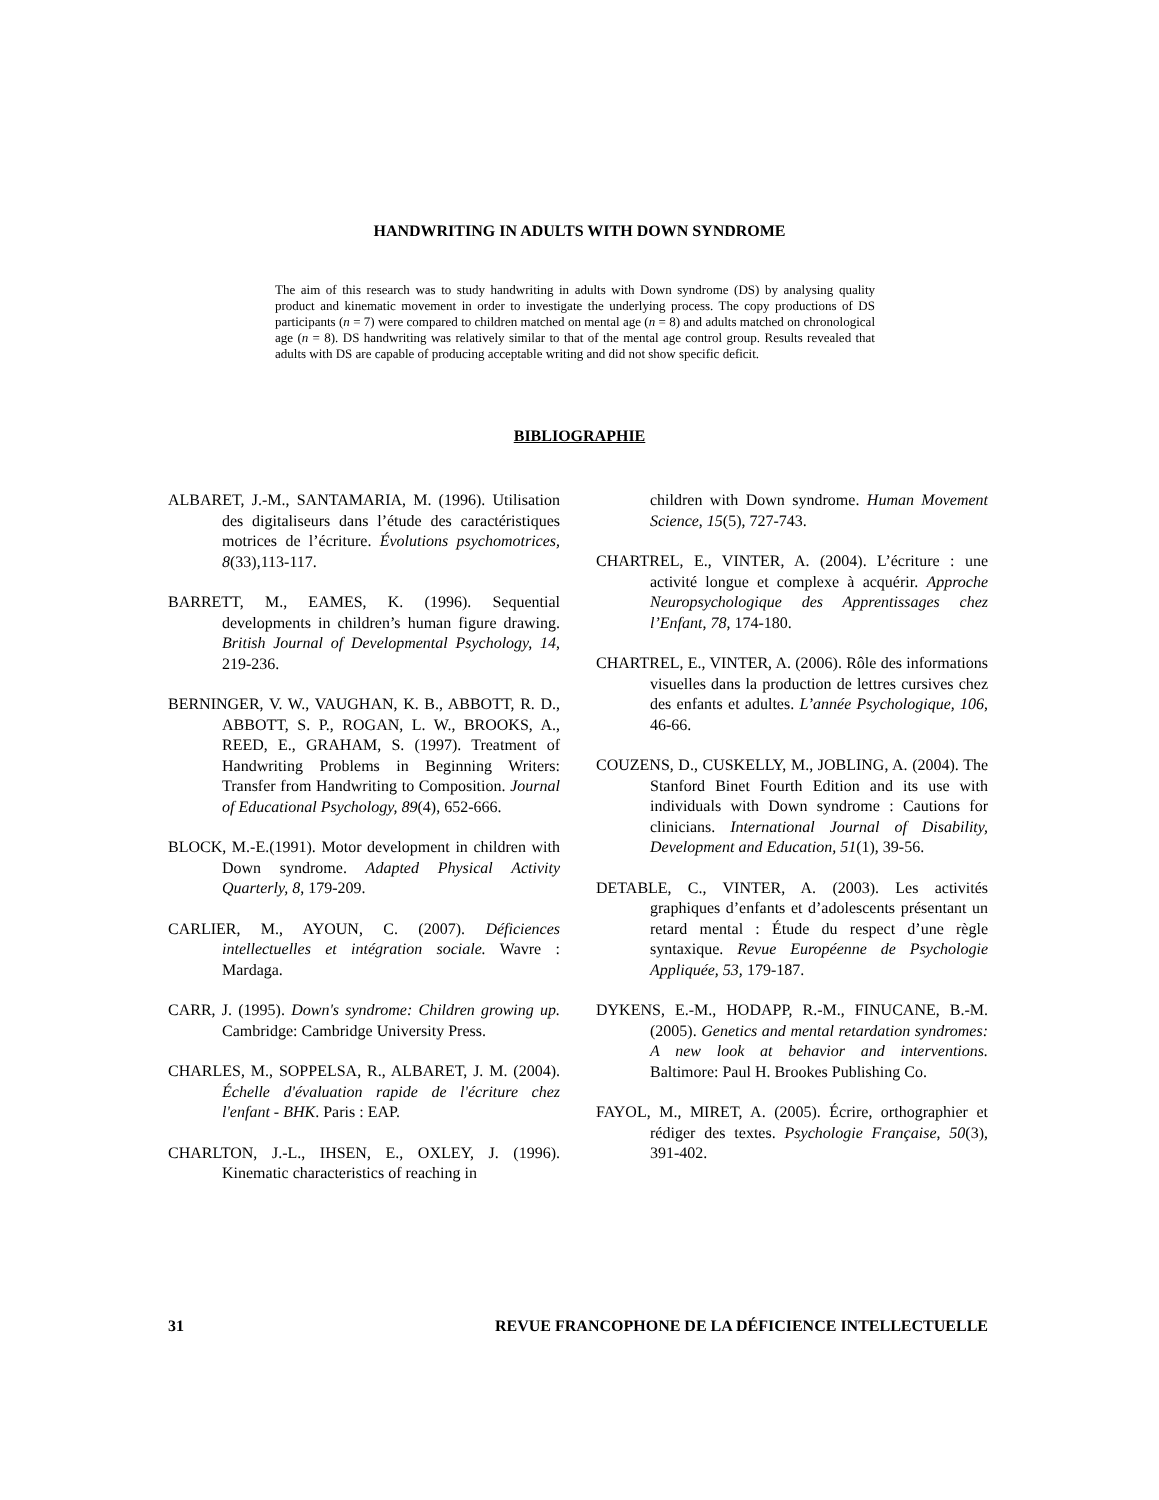HANDWRITING IN ADULTS WITH DOWN SYNDROME
The aim of this research was to study handwriting in adults with Down syndrome (DS) by analysing quality product and kinematic movement in order to investigate the underlying process. The copy productions of DS participants (n = 7) were compared to children matched on mental age (n = 8) and adults matched on chronological age (n = 8). DS handwriting was relatively similar to that of the mental age control group. Results revealed that adults with DS are capable of producing acceptable writing and did not show specific deficit.
BIBLIOGRAPHIE
ALBARET, J.-M., SANTAMARIA, M. (1996). Utilisation des digitaliseurs dans l’étude des caractéristiques motrices de l’écriture. Évolutions psychomotrices, 8(33),113-117.
BARRETT, M., EAMES, K. (1996). Sequential developments in children’s human figure drawing. British Journal of Developmental Psychology, 14, 219-236.
BERNINGER, V. W., VAUGHAN, K. B., ABBOTT, R. D., ABBOTT, S. P., ROGAN, L. W., BROOKS, A., REED, E., GRAHAM, S. (1997). Treatment of Handwriting Problems in Beginning Writers: Transfer from Handwriting to Composition. Journal of Educational Psychology, 89(4), 652-666.
BLOCK, M.-E.(1991). Motor development in children with Down syndrome. Adapted Physical Activity Quarterly, 8, 179-209.
CARLIER, M., AYOUN, C. (2007). Déficiences intellectuelles et intégration sociale. Wavre : Mardaga.
CARR, J. (1995). Down's syndrome: Children growing up. Cambridge: Cambridge University Press.
CHARLES, M., SOPPELSA, R., ALBARET, J. M. (2004). Échelle d'évaluation rapide de l'écriture chez l'enfant - BHK. Paris : EAP.
CHARLTON, J.-L., IHSEN, E., OXLEY, J. (1996). Kinematic characteristics of reaching in
children with Down syndrome. Human Movement Science, 15(5), 727-743.
CHARTREL, E., VINTER, A. (2004). L’écriture : une activité longue et complexe à acquérir. Approche Neuropsychologique des Apprentissages chez l’Enfant, 78, 174-180.
CHARTREL, E., VINTER, A. (2006). Rôle des informations visuelles dans la production de lettres cursives chez des enfants et adultes. L’année Psychologique, 106, 46-66.
COUZENS, D., CUSKELLY, M., JOBLING, A. (2004). The Stanford Binet Fourth Edition and its use with individuals with Down syndrome : Cautions for clinicians. International Journal of Disability, Development and Education, 51(1), 39-56.
DETABLE, C., VINTER, A. (2003). Les activités graphiques d’enfants et d’adolescents présentant un retard mental : Étude du respect d’une règle syntaxique. Revue Européenne de Psychologie Appliquée, 53, 179-187.
DYKENS, E.-M., HODAPP, R.-M., FINUCANE, B.-M. (2005). Genetics and mental retardation syndromes: A new look at behavior and interventions. Baltimore: Paul H. Brookes Publishing Co.
FAYOL, M., MIRET, A. (2005). Écrire, orthographier et rédiger des textes. Psychologie Française, 50(3), 391-402.
31 REVUE FRANCOPHONE DE LA DÉFICIENCE INTELLECTUELLE